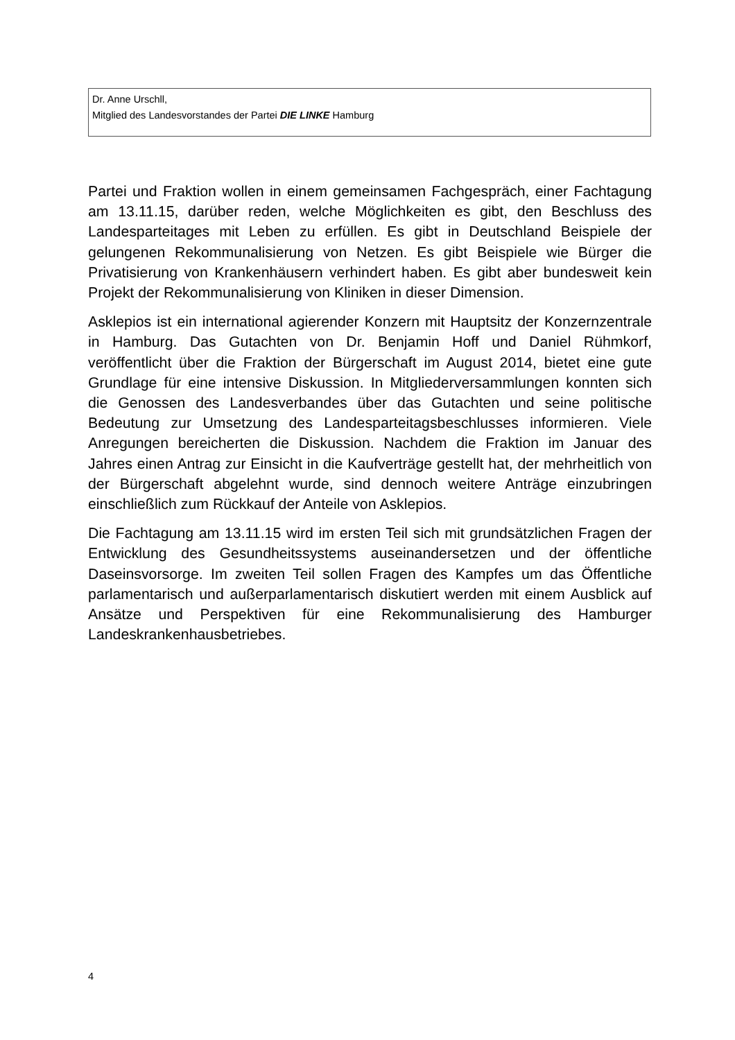Dr. Anne Urschll,
Mitglied des Landesvorstandes der Partei DIE LINKE Hamburg
Partei und Fraktion wollen in einem gemeinsamen Fachgespräch, einer Fachtagung am 13.11.15, darüber reden, welche Möglichkeiten es gibt, den Beschluss des Landesparteitages mit Leben zu erfüllen. Es gibt in Deutschland Beispiele der gelungenen Rekommunalisierung von Netzen. Es gibt Beispiele wie Bürger die Privatisierung von Krankenhäusern verhindert haben. Es gibt aber bundesweit kein Projekt der Rekommunalisierung von Kliniken in dieser Dimension.
Asklepios ist ein international agierender Konzern mit Hauptsitz der Konzernzentrale in Hamburg. Das Gutachten von Dr. Benjamin Hoff und Daniel Rühmkorf, veröffentlicht über die Fraktion der Bürgerschaft im August 2014, bietet eine gute Grundlage für eine intensive Diskussion. In Mitgliederversammlungen konnten sich die Genossen des Landesverbandes über das Gutachten und seine politische Bedeutung zur Umsetzung des Landesparteitagsbeschlusses informieren. Viele Anregungen bereicherten die Diskussion. Nachdem die Fraktion im Januar des Jahres einen Antrag zur Einsicht in die Kaufverträge gestellt hat, der mehrheitlich von der Bürgerschaft abgelehnt wurde, sind dennoch weitere Anträge einzubringen einschließlich zum Rückkauf der Anteile von Asklepios.
Die Fachtagung am 13.11.15 wird im ersten Teil sich mit grundsätzlichen Fragen der Entwicklung des Gesundheitssystems auseinandersetzen und der öffentliche Daseinsvorsorge. Im zweiten Teil sollen Fragen des Kampfes um das Öffentliche parlamentarisch und außerparlamentarisch diskutiert werden mit einem Ausblick auf Ansätze und Perspektiven für eine Rekommunalisierung des Hamburger Landeskrankenhausbetriebes.
4